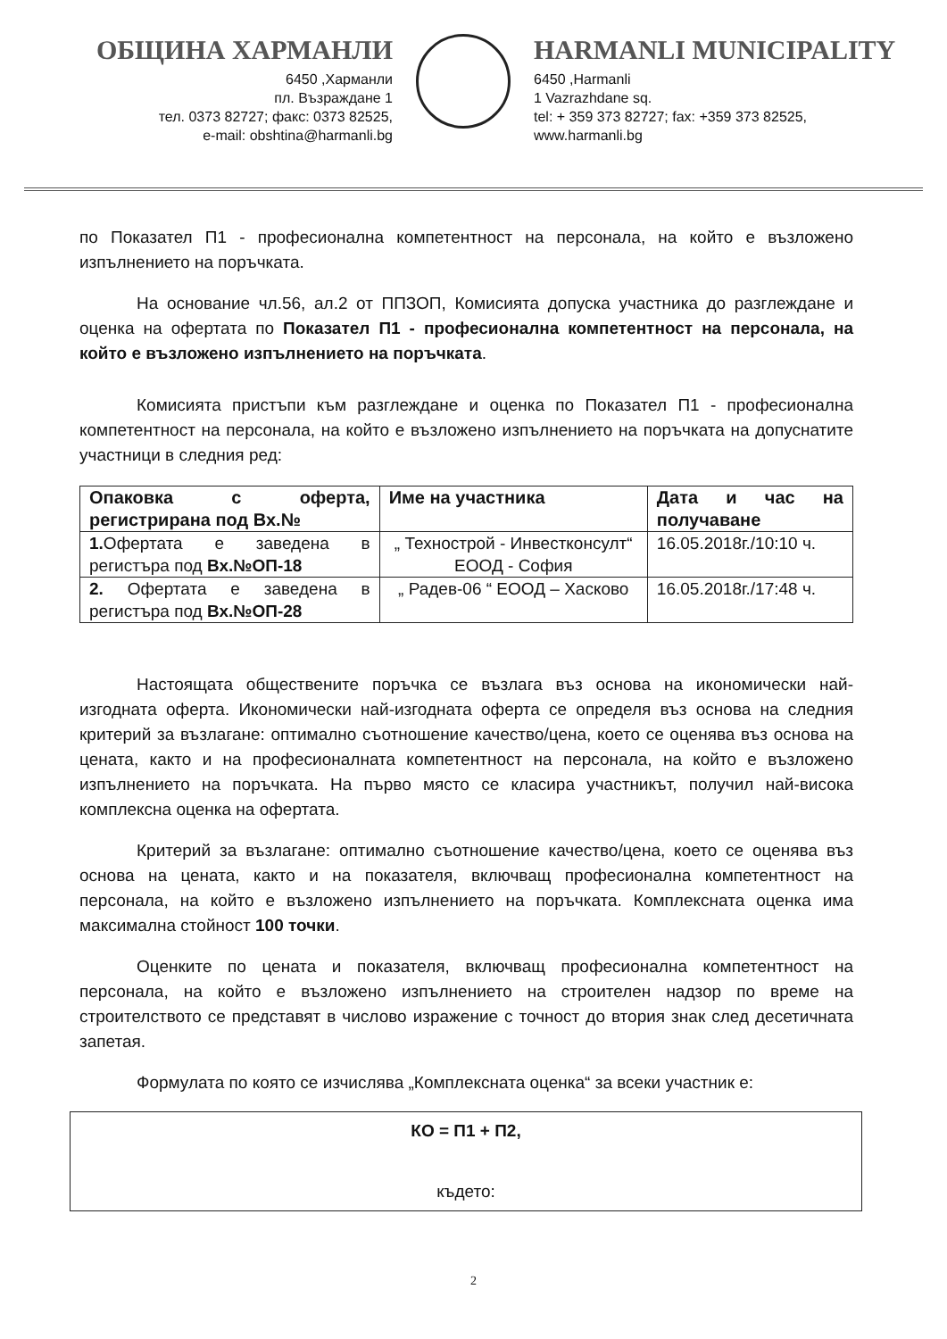ОБЩИНА ХАРМАНЛИ
6450 ,Харманли
пл. Възраждане 1
тел. 0373 82727; факс: 0373 82525,
e-mail: obshtina@harmanli.bg
HARMANLI MUNICIPALITY
6450 ,Harmanli
1 Vazrazhdane sq.
tel: + 359 373 82727; fax: +359 373 82525,
www.harmanli.bg
по Показател П1 - професионална компетентност на персонала, на който е възложено изпълнението на поръчката.
На основание чл.56, ал.2 от ППЗОП, Комисията допуска участника до разглеждане и оценка на офертата по Показател П1 - професионална компетентност на персонала, на който е възложено изпълнението на поръчката.
Комисията пристъпи към разглеждане и оценка по Показател П1 - професионална компетентност на персонала, на който е възложено изпълнението на поръчката на допуснатите участници в следния ред:
| Опаковка с оферта, регистрирана под Вх.№ | Име на участника | Дата и час на получаване |
| --- | --- | --- |
| 1. Офертата е заведена в регистъра под Вх.№ОП-18 | „ Технострой - Инвестконсулт“ ЕООД - София | 16.05.2018г./10:10 ч. |
| 2. Офертата е заведена в регистъра под Вх.№ОП-28 | „ Радев-06 “ ЕООД – Хасково | 16.05.2018г./17:48 ч. |
Настоящата обществените поръчка се възлага въз основа на икономически най-изгодната оферта. Икономически най-изгодната оферта се определя въз основа на следния критерий за възлагане: оптимално съотношение качество/цена, което се оценява въз основа на цената, както и на професионалната компетентност на персонала, на който е възложено изпълнението на поръчката. На първо място се класира участникът, получил най-висока комплексна оценка на офертата.
Критерий за възлагане: оптимално съотношение качество/цена, което се оценява въз основа на цената, както и на показателя, включващ професионална компетентност на персонала, на който е възложено изпълнението на поръчката. Комплексната оценка има максимална стойност 100 точки.
Оценките по цената и показателя, включващ професионална компетентност на персонала, на който е възложено изпълнението на строителен надзор по време на строителството се представят в числово изражение с точност до втория знак след десетичната запетая.
Формулата по която се изчислява „Комплексната оценка“ за всеки участник е:
КО = П1 + П2,
където:
2